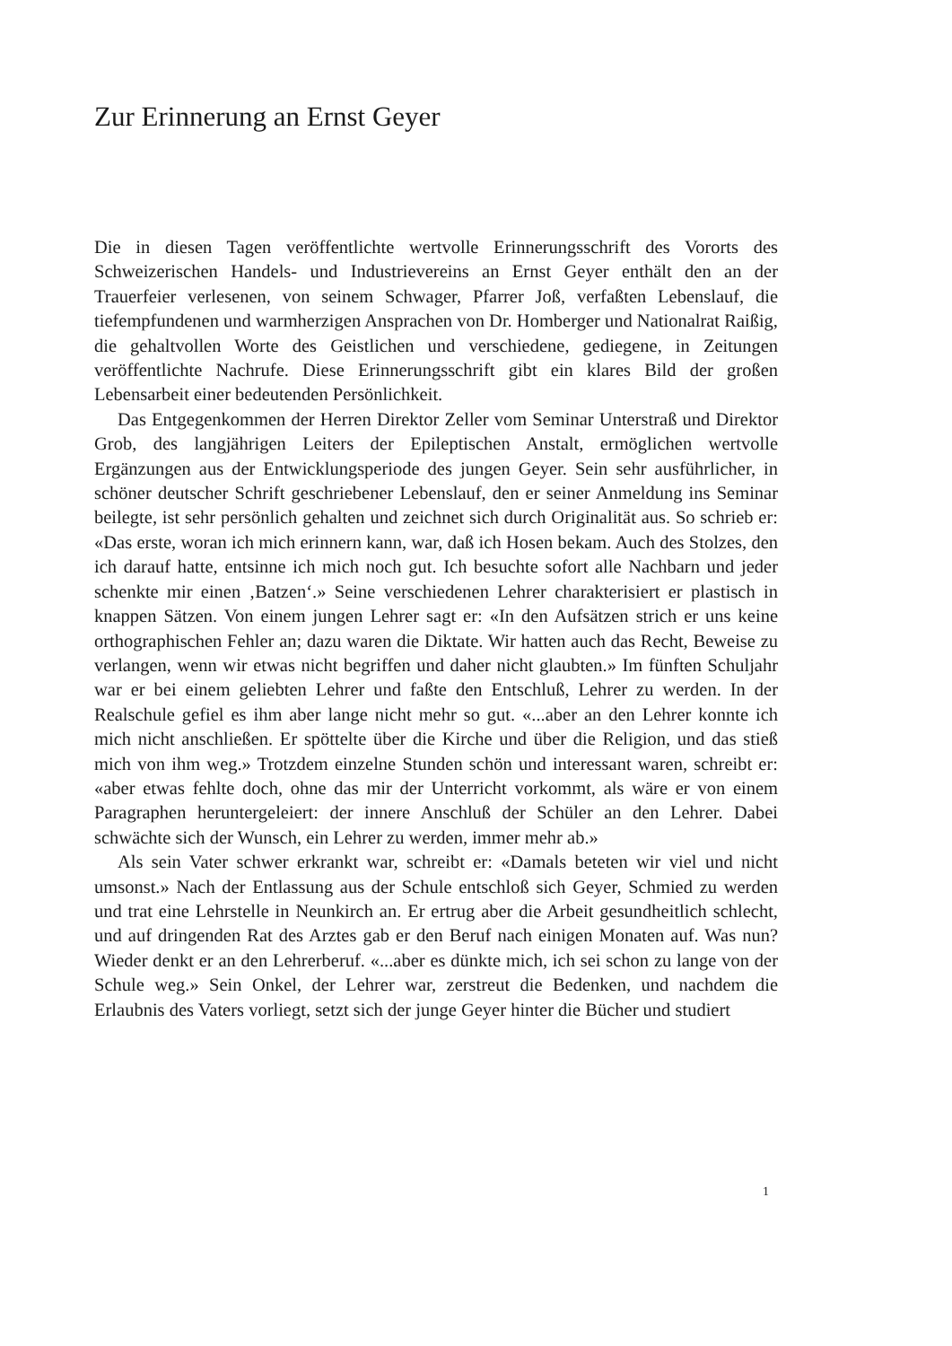Zur Erinnerung an Ernst Geyer
Die in diesen Tagen veröffentlichte wertvolle Erinnerungsschrift des Vororts des Schweizerischen Handels- und Industrievereins an Ernst Geyer enthält den an der Trauerfeier verlesenen, von seinem Schwager, Pfarrer Joß, verfaßten Lebenslauf, die tiefempfundenen und warmherzigen Ansprachen von Dr. Homberger und Nationalrat Raißig, die gehaltvollen Worte des Geistlichen und verschiedene, gediegene, in Zeitungen veröffentlichte Nachrufe. Diese Erinnerungsschrift gibt ein klares Bild der großen Lebensarbeit einer bedeutenden Persönlichkeit.
Das Entgegenkommen der Herren Direktor Zeller vom Seminar Unterstraß und Direktor Grob, des langjährigen Leiters der Epileptischen Anstalt, ermöglichen wertvolle Ergänzungen aus der Entwicklungsperiode des jungen Geyer. Sein sehr ausführlicher, in schöner deutscher Schrift geschriebener Lebenslauf, den er seiner Anmeldung ins Seminar beilegte, ist sehr persönlich gehalten und zeichnet sich durch Originalität aus. So schrieb er: «Das erste, woran ich mich erinnern kann, war, daß ich Hosen bekam. Auch des Stolzes, den ich darauf hatte, entsinne ich mich noch gut. Ich besuchte sofort alle Nachbarn und jeder schenkte mir einen ‚Batzen‘.» Seine verschiedenen Lehrer charakterisiert er plastisch in knappen Sätzen. Von einem jungen Lehrer sagt er: «In den Aufsätzen strich er uns keine orthographischen Fehler an; dazu waren die Diktate. Wir hatten auch das Recht, Beweise zu verlangen, wenn wir etwas nicht begriffen und daher nicht glaubten.» Im fünften Schuljahr war er bei einem geliebten Lehrer und faßte den Entschluß, Lehrer zu werden. In der Realschule gefiel es ihm aber lange nicht mehr so gut. «...aber an den Lehrer konnte ich mich nicht anschließen. Er spöttelte über die Kirche und über die Religion, und das stieß mich von ihm weg.» Trotzdem einzelne Stunden schön und interessant waren, schreibt er: «aber etwas fehlte doch, ohne das mir der Unterricht vorkommt, als wäre er von einem Paragraphen heruntergeleiert: der innere Anschluß der Schüler an den Lehrer. Dabei schwächte sich der Wunsch, ein Lehrer zu werden, immer mehr ab.»
Als sein Vater schwer erkrankt war, schreibt er: «Damals beteten wir viel und nicht umsonst.» Nach der Entlassung aus der Schule entschloß sich Geyer, Schmied zu werden und trat eine Lehrstelle in Neunkirch an. Er ertrug aber die Arbeit gesundheitlich schlecht, und auf dringenden Rat des Arztes gab er den Beruf nach einigen Monaten auf. Was nun? Wieder denkt er an den Lehrerberuf. «...aber es dünkte mich, ich sei schon zu lange von der Schule weg.» Sein Onkel, der Lehrer war, zerstreut die Bedenken, und nachdem die Erlaubnis des Vaters vorliegt, setzt sich der junge Geyer hinter die Bücher und studiert
1